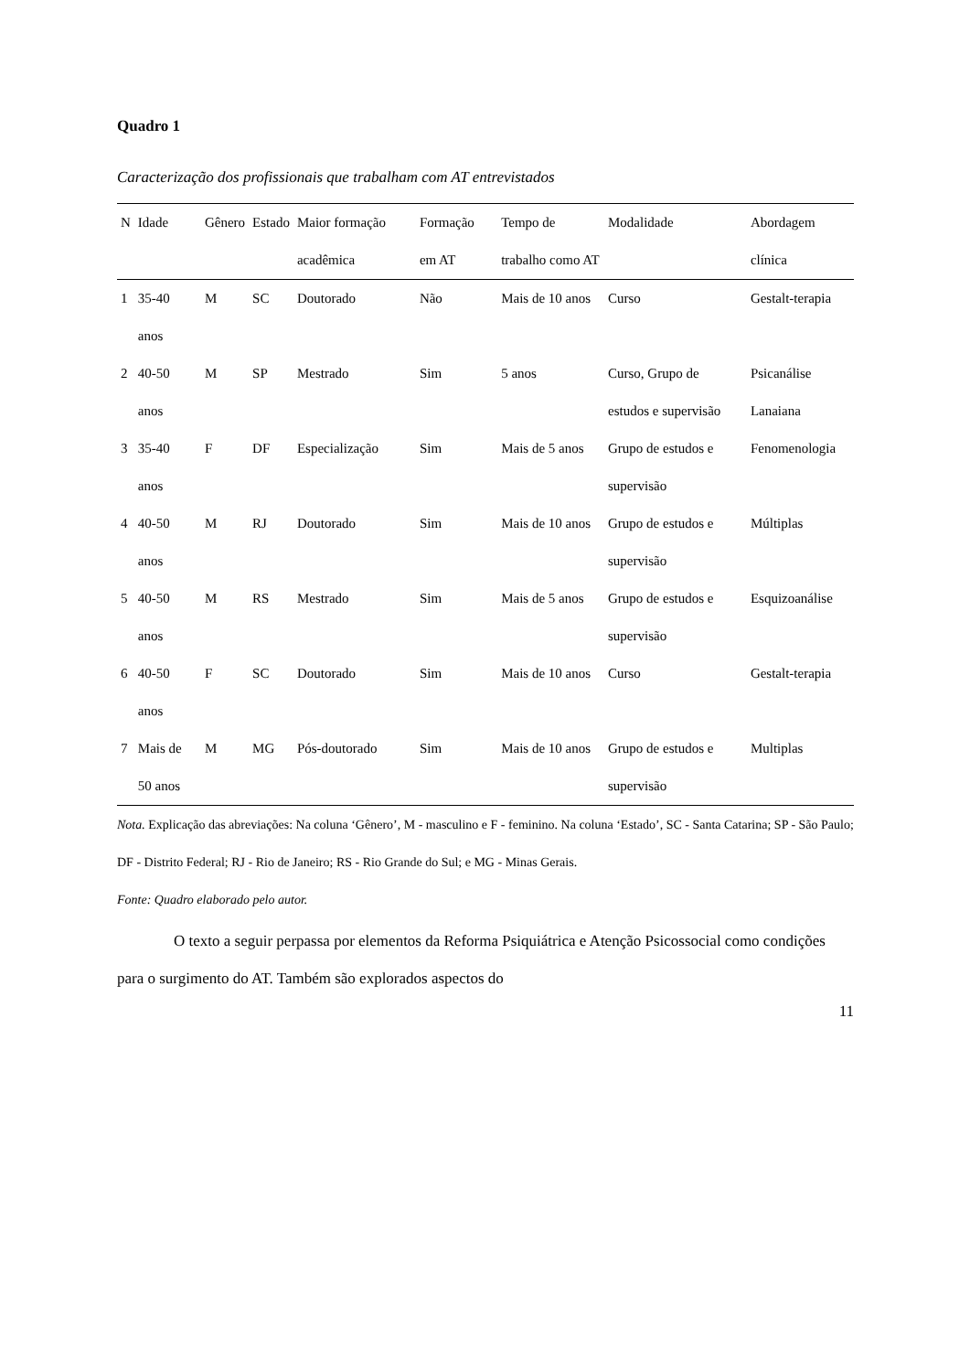Quadro 1
Caracterização dos profissionais que trabalham com AT entrevistados
| N | Idade | Gênero | Estado | Maior formação acadêmica | Formação em AT | Tempo de trabalho como AT | Modalidade | Abordagem clínica |
| --- | --- | --- | --- | --- | --- | --- | --- | --- |
| 1 | 35-40 anos | M | SC | Doutorado | Não | Mais de 10 anos | Curso | Gestalt-terapia |
| 2 | 40-50 anos | M | SP | Mestrado | Sim | 5 anos | Curso, Grupo de estudos e supervisão | Psicanálise Lanaiana |
| 3 | 35-40 anos | F | DF | Especialização | Sim | Mais de 5 anos | Grupo de estudos e supervisão | Fenomenologia |
| 4 | 40-50 anos | M | RJ | Doutorado | Sim | Mais de 10 anos | Grupo de estudos e supervisão | Múltiplas |
| 5 | 40-50 anos | M | RS | Mestrado | Sim | Mais de 5 anos | Grupo de estudos e supervisão | Esquizoanálise |
| 6 | 40-50 anos | F | SC | Doutorado | Sim | Mais de 10 anos | Curso | Gestalt-terapia |
| 7 | Mais de 50 anos | M | MG | Pós-doutorado | Sim | Mais de 10 anos | Grupo de estudos e supervisão | Multiplas |
Nota. Explicação das abreviações: Na coluna ‘Gênero’, M - masculino e F - feminino. Na coluna ‘Estado’, SC - Santa Catarina; SP - São Paulo; DF - Distrito Federal; RJ - Rio de Janeiro; RS - Rio Grande do Sul; e MG - Minas Gerais.
Fonte: Quadro elaborado pelo autor.
O texto a seguir perpassa por elementos da Reforma Psiquiátrica e Atenção Psicossocial como condições para o surgimento do AT. Também são explorados aspectos do
11